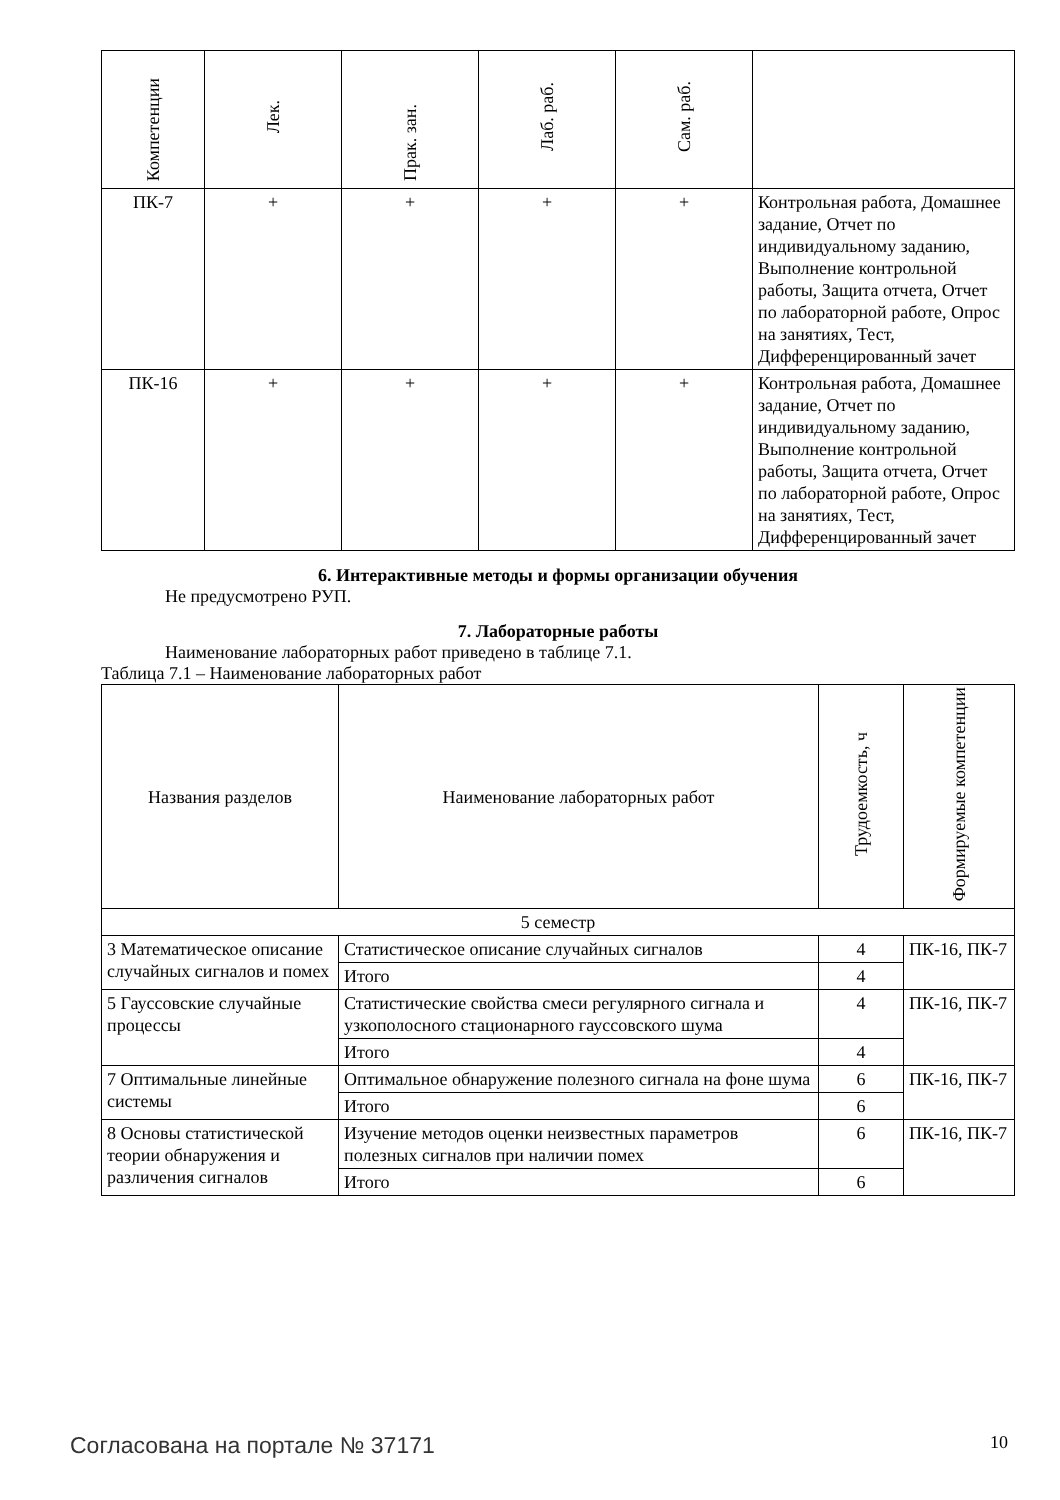| Компетенции | Лек. | Прак. зан. | Лаб. раб. | Сам. раб. | |
| --- | --- | --- | --- | --- | --- |
| ПК-7 | + | + | + | + | Контрольная работа, Домашнее задание, Отчет по индивидуальному заданию, Выполнение контрольной работы, Защита отчета, Отчет по лабораторной работе, Опрос на занятиях, Тест, Дифференцированный зачет |
| ПК-16 | + | + | + | + | Контрольная работа, Домашнее задание, Отчет по индивидуальному заданию, Выполнение контрольной работы, Защита отчета, Отчет по лабораторной работе, Опрос на занятиях, Тест, Дифференцированный зачет |
6. Интерактивные методы и формы организации обучения
Не предусмотрено РУП.
7. Лабораторные работы
Наименование лабораторных работ приведено в таблице 7.1.
Таблица 7.1 – Наименование лабораторных работ
| Названия разделов | Наименование лабораторных работ | Трудоемкость, ч | Формируемые компетенции |
| --- | --- | --- | --- |
| 5 семестр | | | |
| 3 Математическое описание случайных сигналов и помех | Статистическое описание случайных сигналов | 4 | ПК-16, ПК-7 |
| | Итого | 4 | |
| 5 Гауссовские случайные процессы | Статистические свойства смеси регулярного сигнала и узкополосного стационарного гауссовского шума | 4 | ПК-16, ПК-7 |
| | Итого | 4 | |
| 7 Оптимальные линейные системы | Оптимальное обнаружение полезного сигнала на фоне шума | 6 | ПК-16, ПК-7 |
| | Итого | 6 | |
| 8 Основы статистической теории обнаружения и различения сигналов | Изучение методов оценки неизвестных параметров полезных сигналов при наличии помех | 6 | ПК-16, ПК-7 |
| | Итого | 6 | |
Согласована на портале № 37171 10